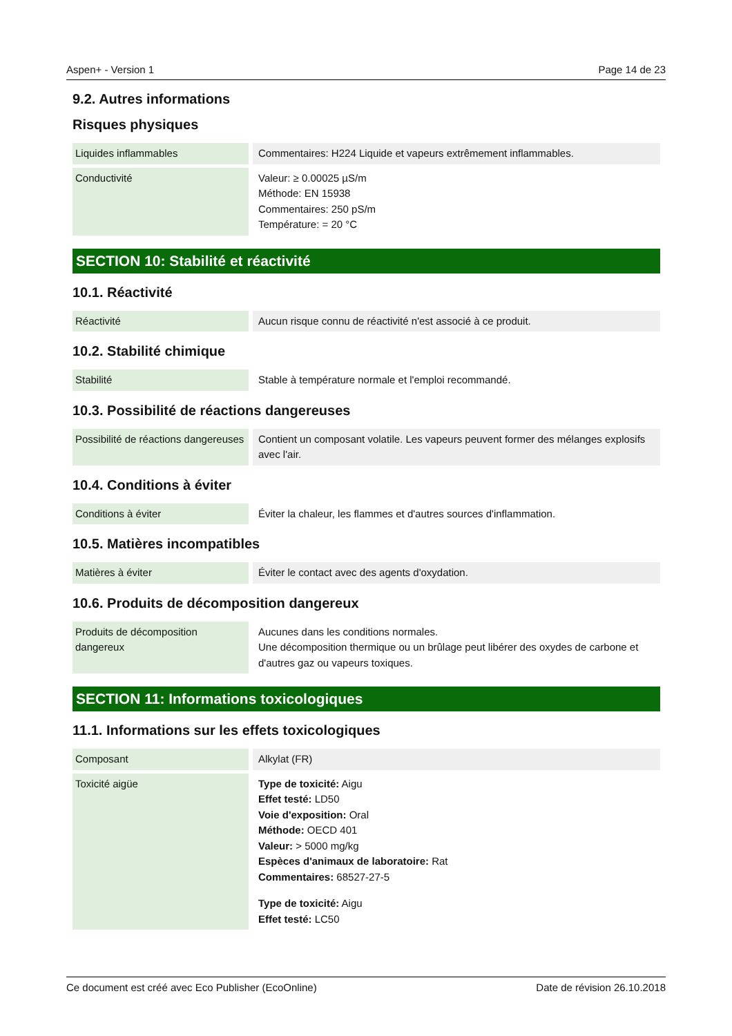Aspen+ - Version 1 Page 14 de 23
9.2. Autres informations
Risques physiques
| Liquides inflammables | | Commentaires: H224 Liquide et vapeurs extrêmement inflammables. |
| Conductivité | | Valeur: ≥ 0.00025 µS/m Méthode: EN 15938 Commentaires: 250 pS/m Température: = 20 °C |
SECTION 10: Stabilité et réactivité
10.1. Réactivité
| Réactivité | | Aucun risque connu de réactivité n'est associé à ce produit. |
10.2. Stabilité chimique
| Stabilité | | Stable à température normale et l'emploi recommandé. |
10.3. Possibilité de réactions dangereuses
| Possibilité de réactions dangereuses | | Contient un composant volatile. Les vapeurs peuvent former des mélanges explosifs avec l'air. |
10.4. Conditions à éviter
| Conditions à éviter | | Éviter la chaleur, les flammes et d'autres sources d'inflammation. |
10.5. Matières incompatibles
| Matières à éviter | | Éviter le contact avec des agents d'oxydation. |
10.6. Produits de décomposition dangereux
| Produits de décomposition dangereux | | Aucunes dans les conditions normales. Une décomposition thermique ou un brûlage peut libérer des oxydes de carbone et d'autres gaz ou vapeurs toxiques. |
SECTION 11: Informations toxicologiques
11.1. Informations sur les effets toxicologiques
| Composant | | Alkylat (FR) |
| Toxicité aigüe | | Type de toxicité: Aigu Effet testé: LD50 Voie d'exposition: Oral Méthode: OECD 401 Valeur: > 5000 mg/kg Espèces d'animaux de laboratoire: Rat Commentaires: 68527-27-5 Type de toxicité: Aigu Effet testé: LC50 |
Ce document est créé avec Eco Publisher (EcoOnline) Date de révision 26.10.2018